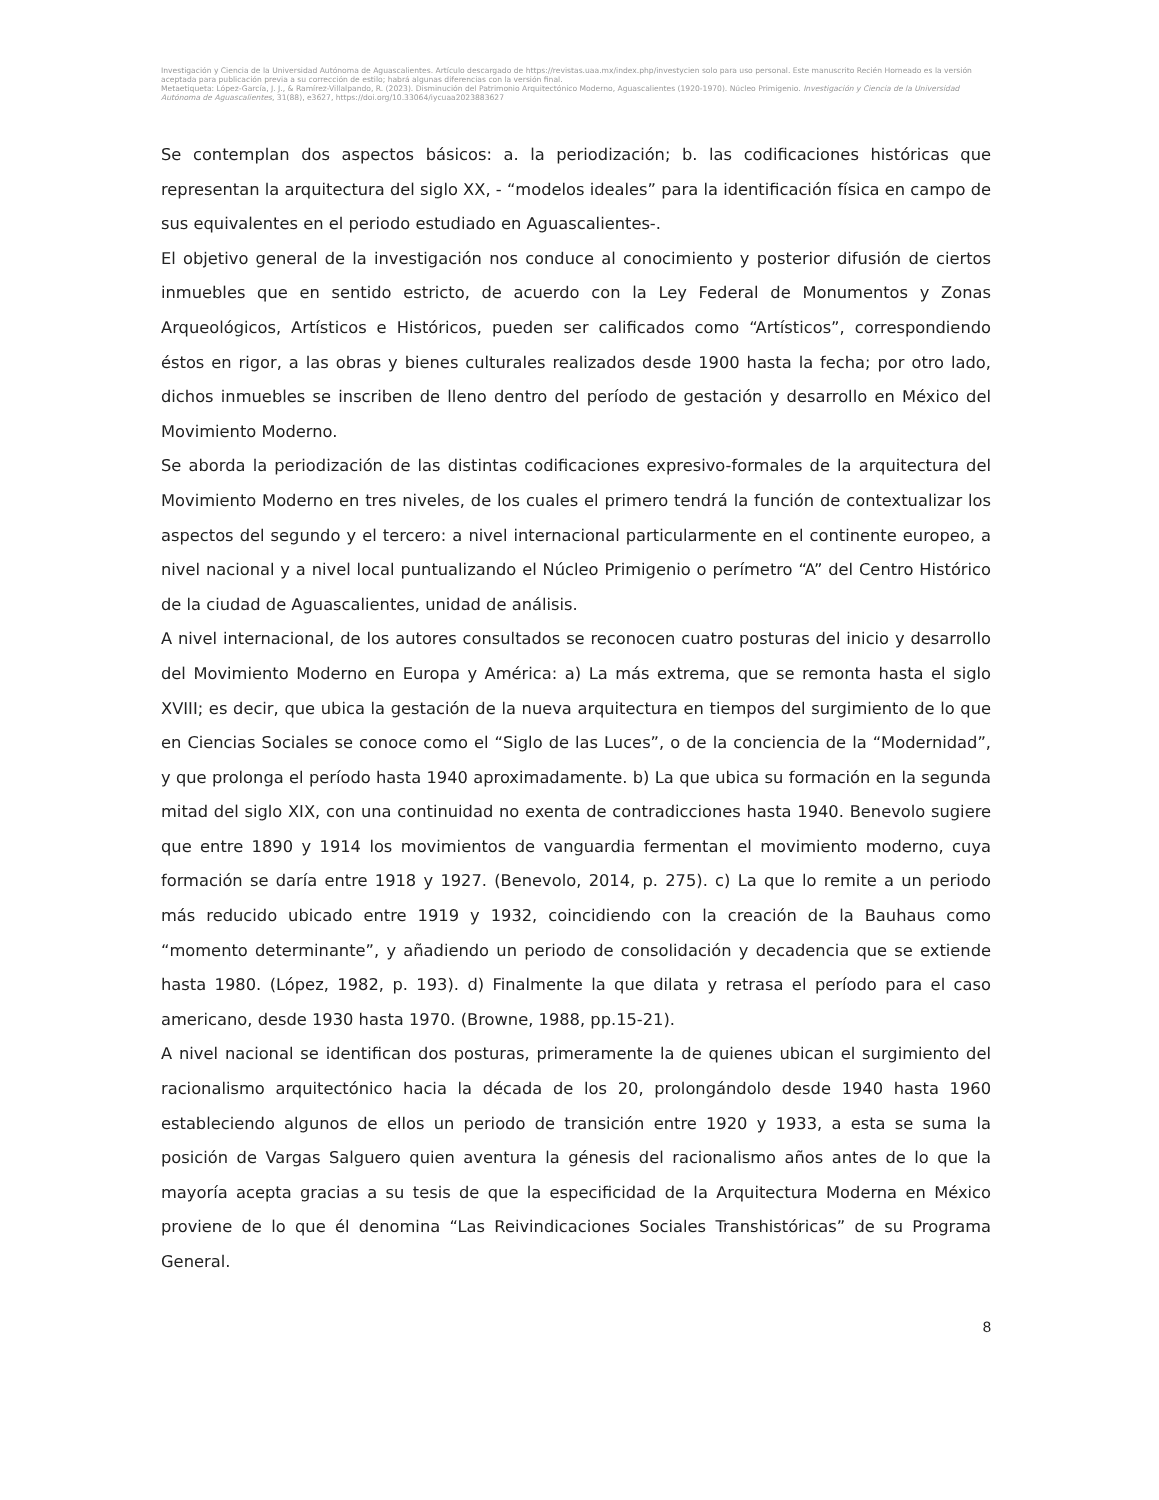Investigación y Ciencia de la Universidad Autónoma de Aguascalientes. Artículo descargado de https://revistas.uaa.mx/index.php/investycien solo para uso personal. Este manuscrito Recién Horneado es la versión aceptada para publicación previa a su corrección de estilo; habrá algunas diferencias con la versión final.
Metaetiqueta: López-García, J. J., & Ramírez-Villalpando, R. (2023). Disminución del Patrimonio Arquitectónico Moderno, Aguascalientes (1920-1970). Núcleo Primigenio. Investigación y Ciencia de la Universidad Autónoma de Aguascalientes, 31(88), e3627, https://doi.org/10.33064/iycuaa2023883627
Se contemplan dos aspectos básicos: a. la periodización; b. las codificaciones históricas que representan la arquitectura del siglo XX, - “modelos ideales” para la identificación física en campo de sus equivalentes en el periodo estudiado en Aguascalientes-.
El objetivo general de la investigación nos conduce al conocimiento y posterior difusión de ciertos inmuebles que en sentido estricto, de acuerdo con la Ley Federal de Monumentos y Zonas Arqueológicos, Artísticos e Históricos, pueden ser calificados como “Artísticos”, correspondiendo éstos en rigor, a las obras y bienes culturales realizados desde 1900 hasta la fecha; por otro lado, dichos inmuebles se inscriben de lleno dentro del período de gestación y desarrollo en México del Movimiento Moderno.
Se aborda la periodización de las distintas codificaciones expresivo-formales de la arquitectura del Movimiento Moderno en tres niveles, de los cuales el primero tendrá la función de contextualizar los aspectos del segundo y el tercero: a nivel internacional particularmente en el continente europeo, a nivel nacional y a nivel local puntualizando el Núcleo Primigenio o perímetro “A” del Centro Histórico de la ciudad de Aguascalientes, unidad de análisis.
A nivel internacional, de los autores consultados se reconocen cuatro posturas del inicio y desarrollo del Movimiento Moderno en Europa y América: a) La más extrema, que se remonta hasta el siglo XVIII; es decir, que ubica la gestación de la nueva arquitectura en tiempos del surgimiento de lo que en Ciencias Sociales se conoce como el “Siglo de las Luces”, o de la conciencia de la “Modernidad”, y que prolonga el período hasta 1940 aproximadamente. b) La que ubica su formación en la segunda mitad del siglo XIX, con una continuidad no exenta de contradicciones hasta 1940. Benevolo sugiere que entre 1890 y 1914 los movimientos de vanguardia fermentan el movimiento moderno, cuya formación se daría entre 1918 y 1927. (Benevolo, 2014, p. 275). c) La que lo remite a un periodo más reducido ubicado entre 1919 y 1932, coincidiendo con la creación de la Bauhaus como “momento determinante”, y añadiendo un periodo de consolidación y decadencia que se extiende hasta 1980. (López, 1982, p. 193). d) Finalmente la que dilata y retrasa el período para el caso americano, desde 1930 hasta 1970. (Browne, 1988, pp.15-21).
A nivel nacional se identifican dos posturas, primeramente la de quienes ubican el surgimiento del racionalismo arquitectónico hacia la década de los 20, prolongándolo desde 1940 hasta 1960 estableciendo algunos de ellos un periodo de transición entre 1920 y 1933, a esta se suma la posición de Vargas Salguero quien aventura la génesis del racionalismo años antes de lo que la mayoría acepta gracias a su tesis de que la especificidad de la Arquitectura Moderna en México proviene de lo que él denomina “Las Reivindicaciones Sociales Transhistóricas” de su Programa General.
8